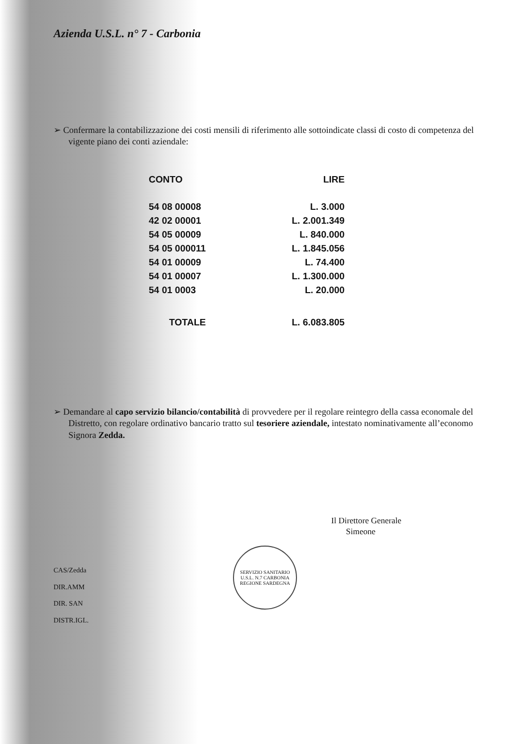Azienda U.S.L. n° 7 - Carbonia
➢ Confermare la contabilizzazione dei costi mensili di riferimento alle sottoindicate classi di costo di competenza del vigente piano dei conti aziendale:
| CONTO | LIRE |
| --- | --- |
| 54 08 00008 | L. 3.000 |
| 42 02 00001 | L. 2.001.349 |
| 54 05 00009 | L. 840.000 |
| 54 05 000011 | L. 1.845.056 |
| 54 01 00009 | L. 74.400 |
| 54 01 00007 | L. 1.300.000 |
| 54 01 0003 | L. 20.000 |
| TOTALE | L. 6.083.805 |
➢ Demandare al capo servizio bilancio/contabilità di provvedere per il regolare reintegro della cassa economale del Distretto, con regolare ordinativo bancario tratto sul tesoriere aziendale, intestato nominativamente all’economo Signora Zedda.
Il Direttore Generale
Simeone
CAS/Zedda
DIR.AMM
DIR. SAN
DISTR.IGL.
SERVIZIO SANITARIO
U.S.L. N.7 CARBONIA
REGIONE SARDEGNA